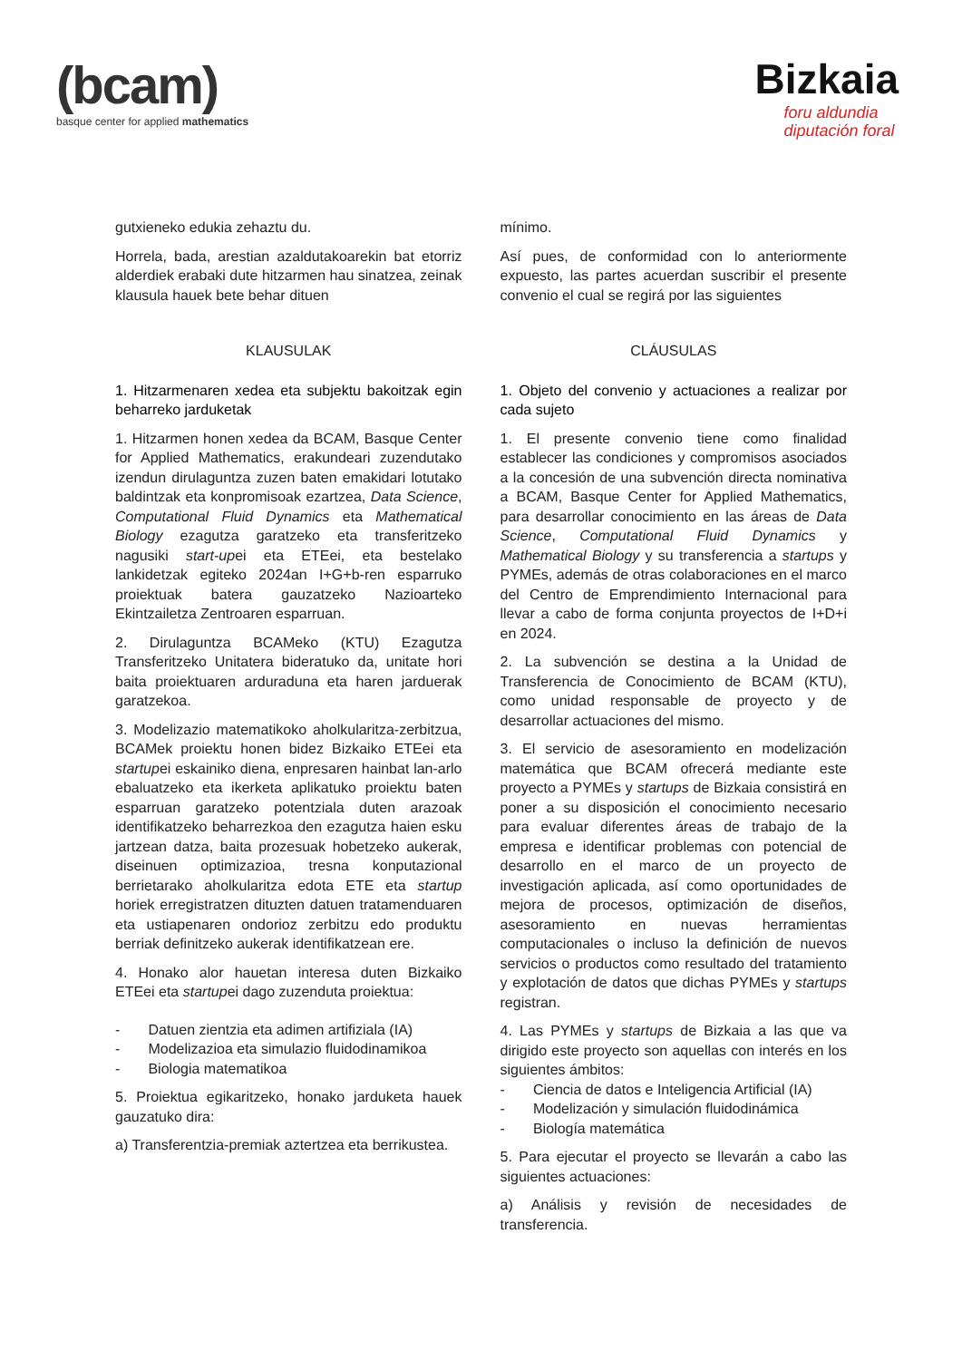(bcam)
basque center for applied mathematics
Bizkaia
foru aldundia
diputación foral
gutxieneko edukia zehaztu du.
Horrela, bada, arestian azaldutakoarekin bat etorriz alderdiek erabaki dute hitzarmen hau sinatzea, zeinak klausula hauek bete behar dituen
KLAUSULAK
1. Hitzarmenaren xedea eta subjektu bakoitzak egin beharreko jarduketak
1. Hitzarmen honen xedea da BCAM, Basque Center for Applied Mathematics, erakundeari zuzendutako izendun dirulaguntza zuzen baten emakidari lotutako baldintzak eta konpromisoak ezartzea, Data Science, Computational Fluid Dynamics eta Mathematical Biology ezagutza garatzeko eta transferitzeko nagusiki start-upei eta ETEei, eta bestelako lankidetzak egiteko 2024an I+G+b-ren esparruko proiektuak batera gauzatzeko Nazioarteko Ekintzailetza Zentroaren esparruan.
2. Dirulaguntza BCAMeko (KTU) Ezagutza Transferitzeko Unitatera bideratuko da, unitate hori baita proiektuaren arduraduna eta haren jarduerak garatzekoa.
3. Modelizazio matematikoko aholkularitza-zerbitzua, BCAMek proiektu honen bidez Bizkaiko ETEei eta startupei eskainiko diena, enpresaren hainbat lan-arlo ebaluatzeko eta ikerketa aplikatuko proiektu baten esparruan garatzeko potentziala duten arazoak identifikatzeko beharrezkoa den ezagutza haien esku jartzean datza, baita prozesuak hobetzeko aukerak, diseinuen optimizazioa, tresna konputazional berrietarako aholkularitza edota ETE eta startup horiek erregistratzen dituzten datuen tratamenduaren eta ustiapenaren ondorioz zerbitzu edo produktu berriak definitzeko aukerak identifikatzean ere.
4. Honako alor hauetan interesa duten Bizkaiko ETEei eta startupei dago zuzenduta proiektua:
- Datuen zientzia eta adimen artifiziala (IA)
- Modelizazioa eta simulazio fluidodinamikoa
- Biologia matematikoa
5. Proiektua egikaritzeko, honako jarduketa hauek gauzatuko dira:
a) Transferentzia-premiak aztertzea eta berrikustea.
mínimo.
Así pues, de conformidad con lo anteriormente expuesto, las partes acuerdan suscribir el presente convenio el cual se regirá por las siguientes
CLÁUSULAS
1. Objeto del convenio y actuaciones a realizar por cada sujeto
1. El presente convenio tiene como finalidad establecer las condiciones y compromisos asociados a la concesión de una subvención directa nominativa a BCAM, Basque Center for Applied Mathematics, para desarrollar conocimiento en las áreas de Data Science, Computational Fluid Dynamics y Mathematical Biology y su transferencia a startups y PYMEs, además de otras colaboraciones en el marco del Centro de Emprendimiento Internacional para llevar a cabo de forma conjunta proyectos de I+D+i en 2024.
2. La subvención se destina a la Unidad de Transferencia de Conocimiento de BCAM (KTU), como unidad responsable de proyecto y de desarrollar actuaciones del mismo.
3. El servicio de asesoramiento en modelización matemática que BCAM ofrecerá mediante este proyecto a PYMEs y startups de Bizkaia consistirá en poner a su disposición el conocimiento necesario para evaluar diferentes áreas de trabajo de la empresa e identificar problemas con potencial de desarrollo en el marco de un proyecto de investigación aplicada, así como oportunidades de mejora de procesos, optimización de diseños, asesoramiento en nuevas herramientas computacionales o incluso la definición de nuevos servicios o productos como resultado del tratamiento y explotación de datos que dichas PYMEs y startups registran.
4. Las PYMEs y startups de Bizkaia a las que va dirigido este proyecto son aquellas con interés en los siguientes ámbitos:
- Ciencia de datos e Inteligencia Artificial (IA)
- Modelización y simulación fluidodinámica
- Biología matemática
5. Para ejecutar el proyecto se llevarán a cabo las siguientes actuaciones:
a) Análisis y revisión de necesidades de transferencia.